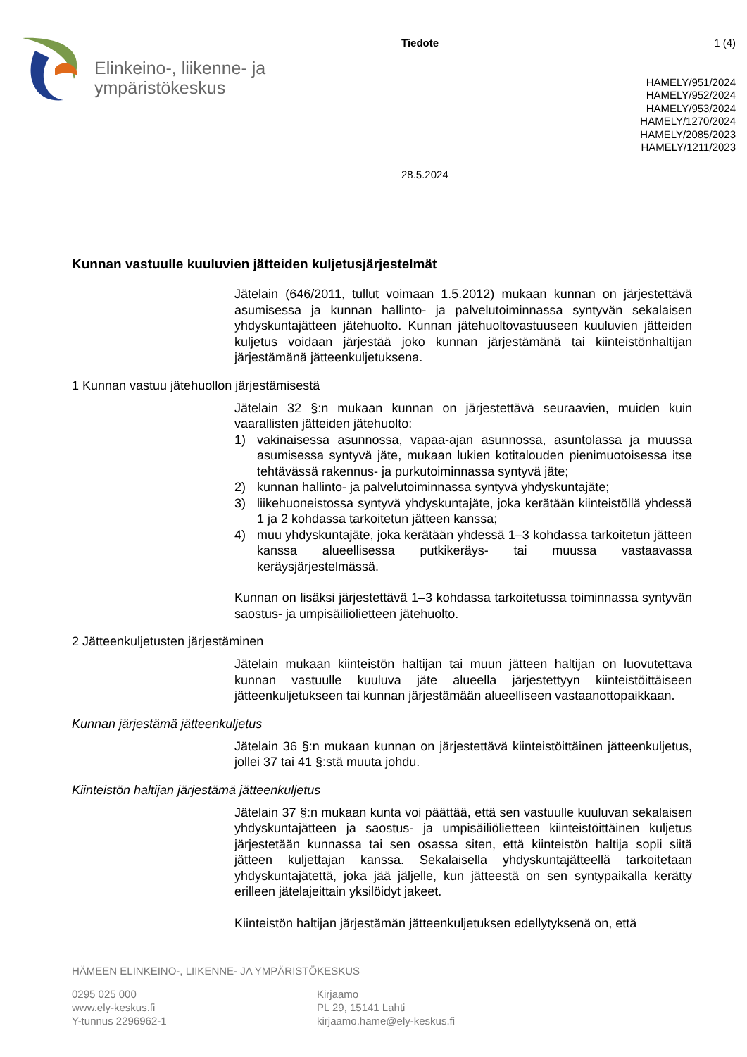Elinkeino-, liikenne- ja
ympäristökeskus
Tiedote
28.5.2024
1 (4)
HAMELY/951/2024
HAMELY/952/2024
HAMELY/953/2024
HAMELY/1270/2024
HAMELY/2085/2023
HAMELY/1211/2023
Kunnan vastuulle kuuluvien jätteiden kuljetusjärjestelmät
Jätelain (646/2011, tullut voimaan 1.5.2012) mukaan kunnan on järjestettävä asumisessa ja kunnan hallinto- ja palvelutoiminnassa syntyvän sekalaisen yhdyskuntajätteen jätehuolto. Kunnan jätehuoltovastuuseen kuuluvien jätteiden kuljetus voidaan järjestää joko kunnan järjestämänä tai kiinteistönhaltijan järjestämänä jätteenkuljetuksena.
1 Kunnan vastuu jätehuollon järjestämisestä
Jätelain 32 §:n mukaan kunnan on järjestettävä seuraavien, muiden kuin vaarallisten jätteiden jätehuolto:
1) vakinaisessa asunnossa, vapaa-ajan asunnossa, asuntolassa ja muussa asumisessa syntyvä jäte, mukaan lukien kotitalouden pienimuotoisessa itse tehtävässä rakennus- ja purkutoiminnassa syntyvä jäte;
2) kunnan hallinto- ja palvelutoiminnassa syntyvä yhdyskuntajäte;
3) liikehuoneistossa syntyvä yhdyskuntajäte, joka kerätään kiinteistöllä yhdessä 1 ja 2 kohdassa tarkoitetun jätteen kanssa;
4) muu yhdyskuntajäte, joka kerätään yhdessä 1–3 kohdassa tarkoitetun jätteen kanssa alueellisessa putkikeräys- tai muussa vastaavassa keräysjärjestelmässä.
Kunnan on lisäksi järjestettävä 1–3 kohdassa tarkoitetussa toiminnassa syntyvän saostus- ja umpisäiliölietteen jätehuolto.
2 Jätteenkuljetusten järjestäminen
Jätelain mukaan kiinteistön haltijan tai muun jätteen haltijan on luovutettava kunnan vastuulle kuuluva jäte alueella järjestettyyn kiinteistöittäiseen jätteenkuljetukseen tai kunnan järjestämään alueelliseen vastaanottopaikkaan.
Kunnan järjestämä jätteenkuljetus
Jätelain 36 §:n mukaan kunnan on järjestettävä kiinteistöittäinen jätteenkuljetus, jollei 37 tai 41 §:stä muuta johdu.
Kiinteistön haltijan järjestämä jätteenkuljetus
Jätelain 37 §:n mukaan kunta voi päättää, että sen vastuulle kuuluvan sekalaisen yhdyskuntajätteen ja saostus- ja umpisäiliölietteen kiinteistöittäinen kuljetus järjestetään kunnassa tai sen osassa siten, että kiinteistön haltija sopii siitä jätteen kuljettajan kanssa. Sekalaisella yhdyskuntajätteellä tarkoitetaan yhdyskuntajätettä, joka jää jäljelle, kun jätteestä on sen syntypaikalla kerätty erilleen jätelajeittain yksilöidyt jakeet.
Kiinteistön haltijan järjestämän jätteenkuljetuksen edellytyksenä on, että
HÄMEEN ELINKEINO-, LIIKENNE- JA YMPÄRISTÖKESKUS
0295 025 000
www.ely-keskus.fi
Y-tunnus 2296962-1
Kirjaamo
PL 29, 15141 Lahti
kirjaamo.hame@ely-keskus.fi